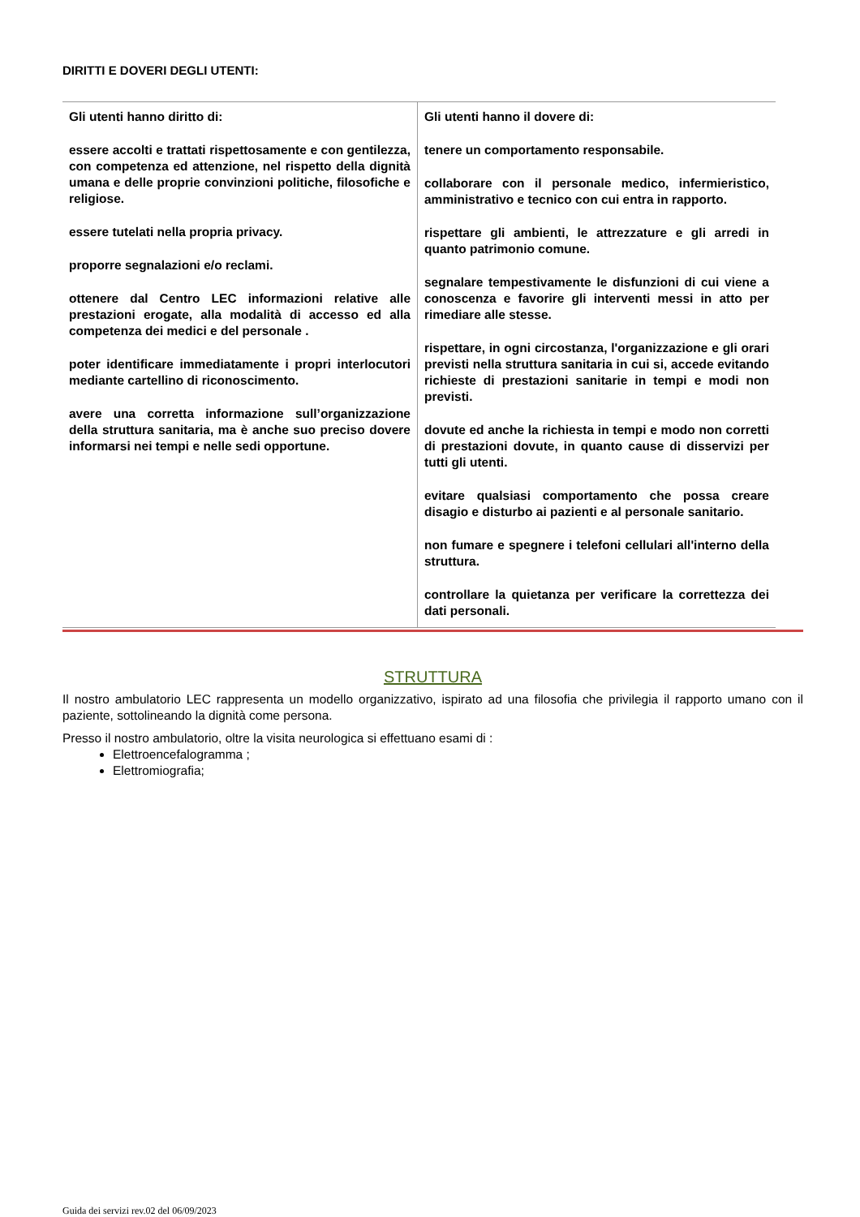DIRITTI E DOVERI DEGLI UTENTI:
| Gli utenti hanno diritto di: essere accolti e trattati rispettosamente e con gentilezza, con competenza ed attenzione, nel rispetto della dignità umana e delle proprie convinzioni politiche, filosofiche e religiose. essere tutelati nella propria privacy. proporre segnalazioni e/o reclami. ottenere dal Centro LEC informazioni relative alle prestazioni erogate, alla modalità di accesso ed alla competenza dei medici e del personale . poter identificare immediatamente i propri interlocutori mediante cartellino di riconoscimento. avere una corretta informazione sull’organizzazione della struttura sanitaria, ma è anche suo preciso dovere informarsi nei tempi e nelle sedi opportune. | Gli utenti hanno il dovere di: tenere un comportamento responsabile. collaborare con il personale medico, infermieristico, amministrativo e tecnico con cui entra in rapporto. rispettare gli ambienti, le attrezzature e gli arredi in quanto patrimonio comune. segnalare tempestivamente le disfunzioni di cui viene a conoscenza e favorire gli interventi messi in atto per rimediare alle stesse. rispettare, in ogni circostanza, l'organizzazione e gli orari previsti nella struttura sanitaria in cui si, accede evitando richieste di prestazioni sanitarie in tempi e modi non previsti. dovute ed anche la richiesta in tempi e modo non corretti di prestazioni dovute, in quanto cause di disservizi per tutti gli utenti. evitare qualsiasi comportamento che possa creare disagio e disturbo ai pazienti e al personale sanitario. non fumare e spegnere i telefoni cellulari all'interno della struttura. controllare la quietanza per verificare la correttezza dei dati personali. |
STRUTTURA
Il nostro ambulatorio LEC rappresenta un modello organizzativo, ispirato ad una filosofia che privilegia il rapporto umano con il paziente, sottolineando la dignità come persona.
Presso il nostro ambulatorio, oltre la visita neurologica si effettuano esami di :
Elettroencefalogramma ;
Elettromiografia;
Guida dei servizi rev.02 del 06/09/2023